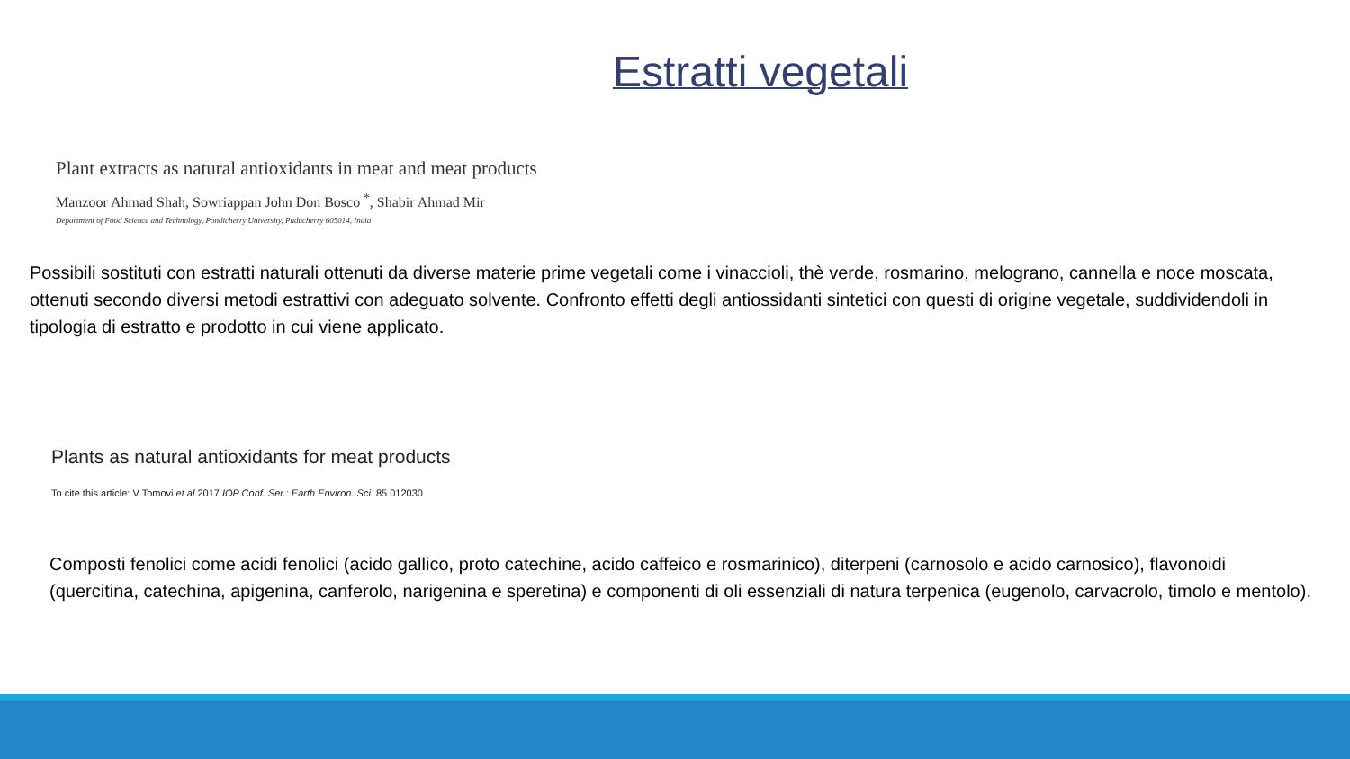Estratti vegetali
Plant extracts as natural antioxidants in meat and meat products
Manzoor Ahmad Shah, Sowriappan John Don Bosco <sup>*</sup>, Shabir Ahmad Mir
Department of Food Science and Technology, Pondicherry University, Puducherry 605014, India
Possibili sostituti con estratti naturali ottenuti da diverse materie prime vegetali come i vinaccioli, thè verde, rosmarino, melograno, cannella e noce moscata, ottenuti secondo diversi metodi estrattivi con adeguato solvente. Confronto effetti degli antiossidanti sintetici con questi di origine vegetale, suddividendoli in tipologia di estratto e prodotto in cui viene applicato.
Plants as natural antioxidants for meat products
To cite this article: V Tomovi et al 2017 IOP Conf. Ser.: Earth Environ. Sci. 85 012030
Composti fenolici come acidi fenolici (acido gallico, proto catechine, acido caffeico e rosmarinico), diterpeni (carnosolo e acido carnosico), flavonoidi (quercitina, catechina, apigenina, canferolo, narigenina e speretina) e componenti di oli essenziali di natura terpenica (eugenolo, carvacrolo, timolo e mentolo).